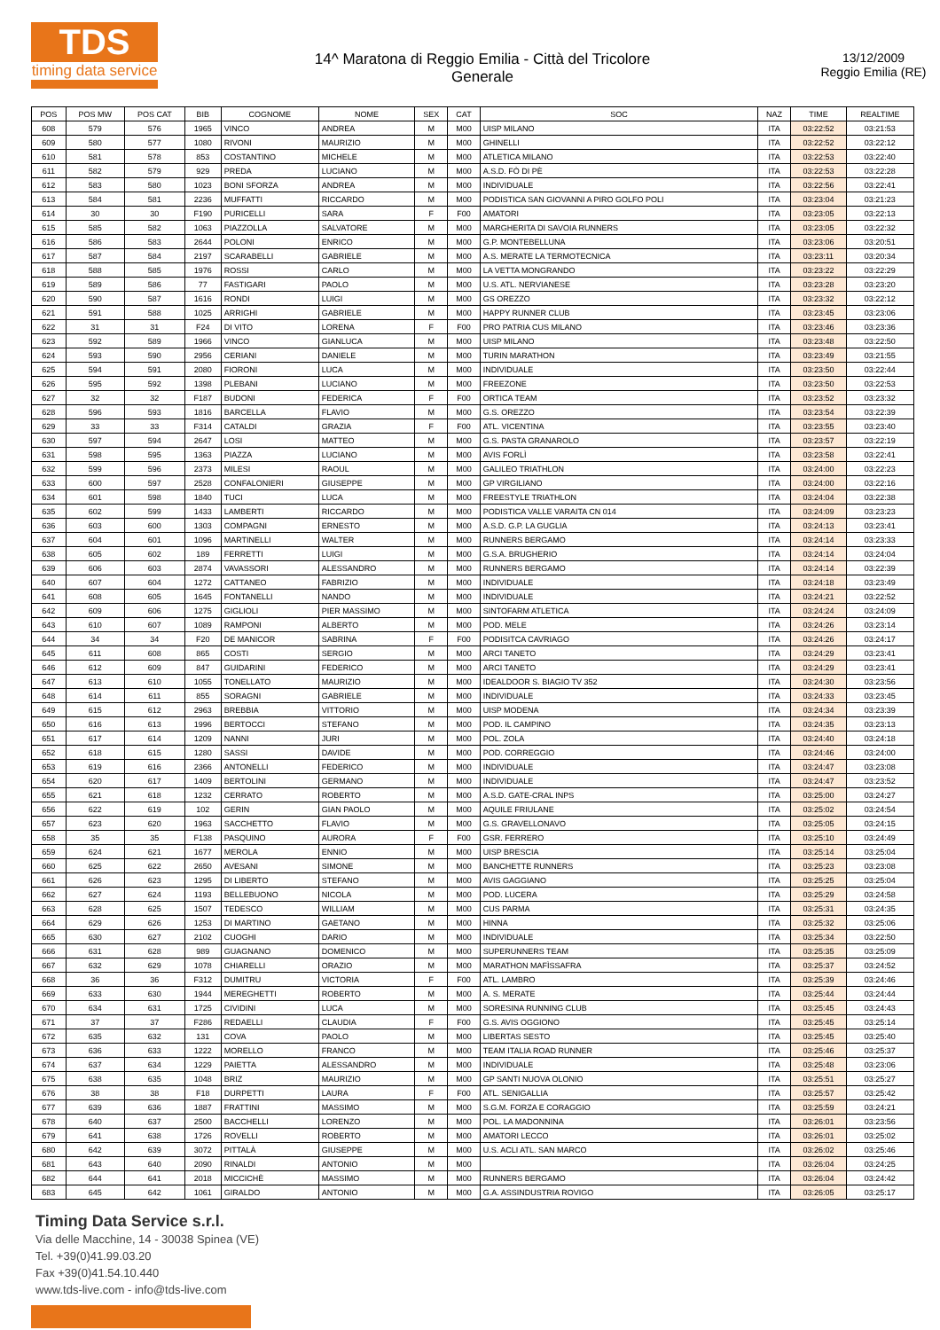TDS
timing data service
14^ Maratona di Reggio Emilia - Città del Tricolore
Generale
13/12/2009
Reggio Emilia (RE)
| POS | POS MW | POS CAT | BIB | COGNOME | NOME | SEX | CAT | SOC | NAZ | TIME | REALTIME |
| --- | --- | --- | --- | --- | --- | --- | --- | --- | --- | --- | --- |
| 608 | 579 | 576 | 1965 | VINCO | ANDREA | M | M00 | UISP MILANO | ITA | 03:22:52 | 03:21:53 |
| 609 | 580 | 577 | 1080 | RIVONI | MAURIZIO | M | M00 | GHINELLI | ITA | 03:22:52 | 03:22:12 |
| 610 | 581 | 578 | 853 | COSTANTINO | MICHELE | M | M00 | ATLETICA MILANO | ITA | 03:22:53 | 03:22:40 |
| 611 | 582 | 579 | 929 | PREDA | LUCIANO | M | M00 | A.S.D. FÒ DI PÈ | ITA | 03:22:53 | 03:22:28 |
| 612 | 583 | 580 | 1023 | BONI SFORZA | ANDREA | M | M00 | INDIVIDUALE | ITA | 03:22:56 | 03:22:41 |
| 613 | 584 | 581 | 2236 | MUFFATTI | RICCARDO | M | M00 | PODISTICA SAN GIOVANNI A PIRO GOLFO POLI | ITA | 03:23:04 | 03:21:23 |
| 614 | 30 | 30 | F190 | PURICELLI | SARA | F | F00 | AMATORI | ITA | 03:23:05 | 03:22:13 |
| 615 | 585 | 582 | 1063 | PIAZZOLLA | SALVATORE | M | M00 | MARGHERITA DI SAVOIA RUNNERS | ITA | 03:23:05 | 03:22:32 |
| 616 | 586 | 583 | 2644 | POLONI | ENRICO | M | M00 | G.P. MONTEBELLUNA | ITA | 03:23:06 | 03:20:51 |
| 617 | 587 | 584 | 2197 | SCARABELLI | GABRIELE | M | M00 | A.S. MERATE LA TERMOTECNICA | ITA | 03:23:11 | 03:20:34 |
| 618 | 588 | 585 | 1976 | ROSSI | CARLO | M | M00 | LA VETTA MONGRANDO | ITA | 03:23:22 | 03:22:29 |
| 619 | 589 | 586 | 77 | FASTIGARI | PAOLO | M | M00 | U.S. ATL. NERVIANESE | ITA | 03:23:28 | 03:23:20 |
| 620 | 590 | 587 | 1616 | RONDI | LUIGI | M | M00 | GS OREZZO | ITA | 03:23:32 | 03:22:12 |
| 621 | 591 | 588 | 1025 | ARRIGHI | GABRIELE | M | M00 | HAPPY RUNNER CLUB | ITA | 03:23:45 | 03:23:06 |
| 622 | 31 | 31 | F24 | DI VITO | LORENA | F | F00 | PRO PATRIA CUS MILANO | ITA | 03:23:46 | 03:23:36 |
| 623 | 592 | 589 | 1966 | VINCO | GIANLUCA | M | M00 | UISP MILANO | ITA | 03:23:48 | 03:22:50 |
| 624 | 593 | 590 | 2956 | CERIANI | DANIELE | M | M00 | TURIN MARATHON | ITA | 03:23:49 | 03:21:55 |
| 625 | 594 | 591 | 2080 | FIORONI | LUCA | M | M00 | INDIVIDUALE | ITA | 03:23:50 | 03:22:44 |
| 626 | 595 | 592 | 1398 | PLEBANI | LUCIANO | M | M00 | FREEZONE | ITA | 03:23:50 | 03:22:53 |
| 627 | 32 | 32 | F187 | BUDONI | FEDERICA | F | F00 | ORTICA TEAM | ITA | 03:23:52 | 03:23:32 |
| 628 | 596 | 593 | 1816 | BARCELLA | FLAVIO | M | M00 | G.S. OREZZO | ITA | 03:23:54 | 03:22:39 |
| 629 | 33 | 33 | F314 | CATALDI | GRAZIA | F | F00 | ATL. VICENTINA | ITA | 03:23:55 | 03:23:40 |
| 630 | 597 | 594 | 2647 | LOSI | MATTEO | M | M00 | G.S. PASTA GRANAROLO | ITA | 03:23:57 | 03:22:19 |
| 631 | 598 | 595 | 1363 | PIAZZA | LUCIANO | M | M00 | AVIS FORLÌ | ITA | 03:23:58 | 03:22:41 |
| 632 | 599 | 596 | 2373 | MILESI | RAOUL | M | M00 | GALILEO TRIATHLON | ITA | 03:24:00 | 03:22:23 |
| 633 | 600 | 597 | 2528 | CONFALONIERI | GIUSEPPE | M | M00 | GP VIRGILIANO | ITA | 03:24:00 | 03:22:16 |
| 634 | 601 | 598 | 1840 | TUCI | LUCA | M | M00 | FREESTYLE TRIATHLON | ITA | 03:24:04 | 03:22:38 |
| 635 | 602 | 599 | 1433 | LAMBERTI | RICCARDO | M | M00 | PODISTICA VALLE VARAITA CN 014 | ITA | 03:24:09 | 03:23:23 |
| 636 | 603 | 600 | 1303 | COMPAGNI | ERNESTO | M | M00 | A.S.D. G.P. LA GUGLIA | ITA | 03:24:13 | 03:23:41 |
| 637 | 604 | 601 | 1096 | MARTINELLI | WALTER | M | M00 | RUNNERS BERGAMO | ITA | 03:24:14 | 03:23:33 |
| 638 | 605 | 602 | 189 | FERRETTI | LUIGI | M | M00 | G.S.A. BRUGHERIO | ITA | 03:24:14 | 03:24:04 |
| 639 | 606 | 603 | 2874 | VAVASSORI | ALESSANDRO | M | M00 | RUNNERS BERGAMO | ITA | 03:24:14 | 03:22:39 |
| 640 | 607 | 604 | 1272 | CATTANEO | FABRIZIO | M | M00 | INDIVIDUALE | ITA | 03:24:18 | 03:23:49 |
| 641 | 608 | 605 | 1645 | FONTANELLI | NANDO | M | M00 | INDIVIDUALE | ITA | 03:24:21 | 03:22:52 |
| 642 | 609 | 606 | 1275 | GIGLIOLI | PIER MASSIMO | M | M00 | SINTOFARM ATLETICA | ITA | 03:24:24 | 03:24:09 |
| 643 | 610 | 607 | 1089 | RAMPONI | ALBERTO | M | M00 | POD. MELE | ITA | 03:24:26 | 03:23:14 |
| 644 | 34 | 34 | F20 | DE MANICOR | SABRINA | F | F00 | PODISITCA CAVRIAGO | ITA | 03:24:26 | 03:24:17 |
| 645 | 611 | 608 | 865 | COSTI | SERGIO | M | M00 | ARCI TANETO | ITA | 03:24:29 | 03:23:41 |
| 646 | 612 | 609 | 847 | GUIDARINI | FEDERICO | M | M00 | ARCI TANETO | ITA | 03:24:29 | 03:23:41 |
| 647 | 613 | 610 | 1055 | TONELLATO | MAURIZIO | M | M00 | IDEALDOOR S. BIAGIO TV 352 | ITA | 03:24:30 | 03:23:56 |
| 648 | 614 | 611 | 855 | SORAGNI | GABRIELE | M | M00 | INDIVIDUALE | ITA | 03:24:33 | 03:23:45 |
| 649 | 615 | 612 | 2963 | BREBBIA | VITTORIO | M | M00 | UISP MODENA | ITA | 03:24:34 | 03:23:39 |
| 650 | 616 | 613 | 1996 | BERTOCCI | STEFANO | M | M00 | POD. IL CAMPINO | ITA | 03:24:35 | 03:23:13 |
| 651 | 617 | 614 | 1209 | NANNI | JURI | M | M00 | POL. ZOLA | ITA | 03:24:40 | 03:24:18 |
| 652 | 618 | 615 | 1280 | SASSI | DAVIDE | M | M00 | POD. CORREGGIO | ITA | 03:24:46 | 03:24:00 |
| 653 | 619 | 616 | 2366 | ANTONELLI | FEDERICO | M | M00 | INDIVIDUALE | ITA | 03:24:47 | 03:23:08 |
| 654 | 620 | 617 | 1409 | BERTOLINI | GERMANO | M | M00 | INDIVIDUALE | ITA | 03:24:47 | 03:23:52 |
| 655 | 621 | 618 | 1232 | CERRATO | ROBERTO | M | M00 | A.S.D. GATE-CRAL INPS | ITA | 03:25:00 | 03:24:27 |
| 656 | 622 | 619 | 102 | GERIN | GIAN PAOLO | M | M00 | AQUILE FRIULANE | ITA | 03:25:02 | 03:24:54 |
| 657 | 623 | 620 | 1963 | SACCHETTO | FLAVIO | M | M00 | G.S. GRAVELLONAVO | ITA | 03:25:05 | 03:24:15 |
| 658 | 35 | 35 | F138 | PASQUINO | AURORA | F | F00 | GSR. FERRERO | ITA | 03:25:10 | 03:24:49 |
| 659 | 624 | 621 | 1677 | MEROLA | ENNIO | M | M00 | UISP BRESCIA | ITA | 03:25:14 | 03:25:04 |
| 660 | 625 | 622 | 2650 | AVESANI | SIMONE | M | M00 | BANCHETTE RUNNERS | ITA | 03:25:23 | 03:23:08 |
| 661 | 626 | 623 | 1295 | DI LIBERTO | STEFANO | M | M00 | AVIS GAGGIANO | ITA | 03:25:25 | 03:25:04 |
| 662 | 627 | 624 | 1193 | BELLEBUONO | NICOLA | M | M00 | POD. LUCERA | ITA | 03:25:29 | 03:24:58 |
| 663 | 628 | 625 | 1507 | TEDESCO | WILLIAM | M | M00 | CUS PARMA | ITA | 03:25:31 | 03:24:35 |
| 664 | 629 | 626 | 1253 | DI MARTINO | GAETANO | M | M00 | HINNA | ITA | 03:25:32 | 03:25:06 |
| 665 | 630 | 627 | 2102 | CUOGHI | DARIO | M | M00 | INDIVIDUALE | ITA | 03:25:34 | 03:22:50 |
| 666 | 631 | 628 | 989 | GUAGNANO | DOMENICO | M | M00 | SUPERUNNERS TEAM | ITA | 03:25:35 | 03:25:09 |
| 667 | 632 | 629 | 1078 | CHIARELLI | ORAZIO | M | M00 | MARATHON MAFÌSSAFRA | ITA | 03:25:37 | 03:24:52 |
| 668 | 36 | 36 | F312 | DUMITRU | VICTORIA | F | F00 | ATL. LAMBRO | ITA | 03:25:39 | 03:24:46 |
| 669 | 633 | 630 | 1944 | MEREGHETTI | ROBERTO | M | M00 | A. S. MERATE | ITA | 03:25:44 | 03:24:44 |
| 670 | 634 | 631 | 1725 | CIVIDINI | LUCA | M | M00 | SORESINA RUNNING CLUB | ITA | 03:25:45 | 03:24:43 |
| 671 | 37 | 37 | F286 | REDAELLI | CLAUDIA | F | F00 | G.S. AVIS OGGIONO | ITA | 03:25:45 | 03:25:14 |
| 672 | 635 | 632 | 131 | COVA | PAOLO | M | M00 | LIBERTAS SESTO | ITA | 03:25:45 | 03:25:40 |
| 673 | 636 | 633 | 1222 | MORELLO | FRANCO | M | M00 | TEAM ITALIA ROAD RUNNER | ITA | 03:25:46 | 03:25:37 |
| 674 | 637 | 634 | 1229 | PAIETTA | ALESSANDRO | M | M00 | INDIVIDUALE | ITA | 03:25:48 | 03:23:06 |
| 675 | 638 | 635 | 1048 | BRIZ | MAURIZIO | M | M00 | GP SANTI NUOVA OLONIO | ITA | 03:25:51 | 03:25:27 |
| 676 | 38 | 38 | F18 | DURPETTI | LAURA | F | F00 | ATL. SENIGALLIA | ITA | 03:25:57 | 03:25:42 |
| 677 | 639 | 636 | 1887 | FRATTINI | MASSIMO | M | M00 | S.G.M. FORZA E CORAGGIO | ITA | 03:25:59 | 03:24:21 |
| 678 | 640 | 637 | 2500 | BACCHELLI | LORENZO | M | M00 | POL. LA MADONNINA | ITA | 03:26:01 | 03:23:56 |
| 679 | 641 | 638 | 1726 | ROVELLI | ROBERTO | M | M00 | AMATORI LECCO | ITA | 03:26:01 | 03:25:02 |
| 680 | 642 | 639 | 3072 | PITTALÀ | GIUSEPPE | M | M00 | U.S. ACLI ATL. SAN MARCO | ITA | 03:26:02 | 03:25:46 |
| 681 | 643 | 640 | 2090 | RINALDI | ANTONIO | M | M00 | | ITA | 03:26:04 | 03:24:25 |
| 682 | 644 | 641 | 2018 | MICCICHÈ | MASSIMO | M | M00 | RUNNERS BERGAMO | ITA | 03:26:04 | 03:24:42 |
| 683 | 645 | 642 | 1061 | GIRALDO | ANTONIO | M | M00 | G.A. ASSINDUSTRIA ROVIGO | ITA | 03:26:05 | 03:25:17 |
Timing Data Service s.r.l.
Via delle Macchine, 14 - 30038 Spinea (VE)
Tel. +39(0)41.99.03.20
Fax +39(0)41.54.10.440
www.tds-live.com - info@tds-live.com